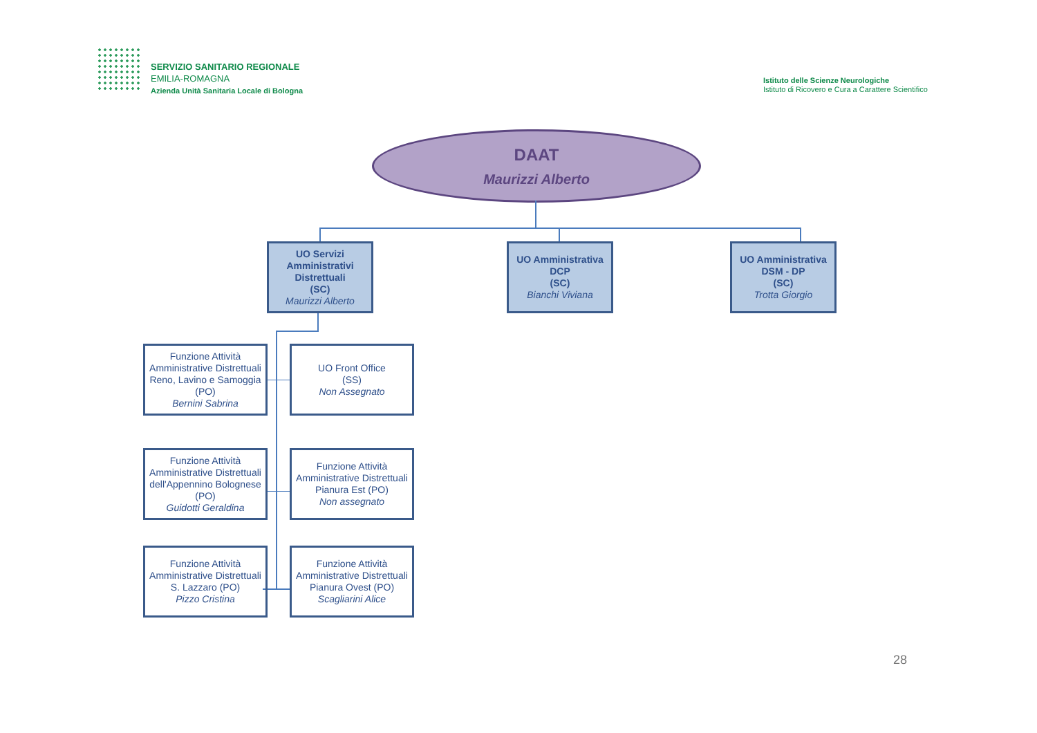SERVIZIO SANITARIO REGIONALE
EMILIA-ROMAGNA
Azienda Unità Sanitaria Locale di Bologna
Istituto delle Scienze Neurologiche
Istituto di Ricovero e Cura a Carattere Scientifico
DAAT
Maurizzi Alberto
UO Servizi Amministrativi Distrettuali
(SC)
Maurizzi Alberto
UO Amministrativa DCP
(SC)
Bianchi Viviana
UO Amministrativa DSM - DP
(SC)
Trotta Giorgio
Funzione Attività Amministrative Distrettuali Reno, Lavino e Samoggia (PO)
Bernini Sabrina
UO Front Office
(SS)
Non Assegnato
Funzione Attività Amministrative Distrettuali dell'Appennino Bolognese (PO)
Guidotti Geraldina
Funzione Attività Amministrative Distrettuali Pianura Est (PO)
Non assegnato
Funzione Attività Amministrative Distrettuali S. Lazzaro (PO)
Pizzo Cristina
Funzione Attività Amministrative Distrettuali Pianura Ovest (PO)
Scagliarini Alice
28